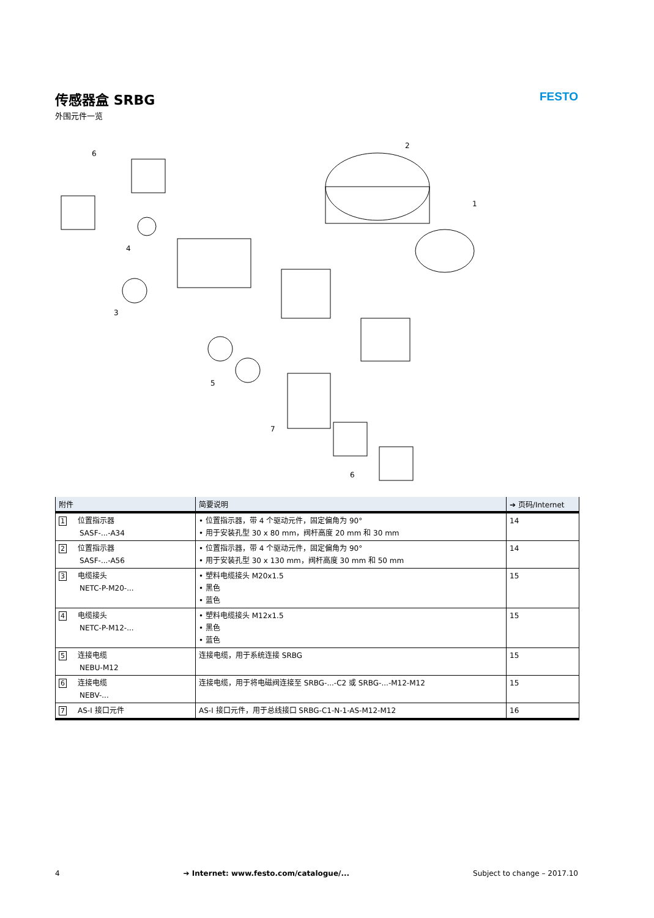传感器盒 SRBG
外围元件一览
FESTO
6
2
1
4
3
5
7
6
| 附件 | 简要说明 | ➔ 页码/Internet |
| --- | --- | --- |
| 1 位置指示器 SASF-...-A34 | • 位置指示器，带 4 个驱动元件，固定偏角为 90° • 用于安装孔型 30 x 80 mm，阀杆高度 20 mm 和 30 mm | 14 |
| 2 位置指示器 SASF-...-A56 | • 位置指示器，带 4 个驱动元件，固定偏角为 90° • 用于安装孔型 30 x 130 mm，阀杆高度 30 mm 和 50 mm | 14 |
| 3 电缆接头 NETC-P-M20-... | • 塑料电缆接头 M20x1.5 • 黑色 • 蓝色 | 15 |
| 4 电缆接头 NETC-P-M12-... | • 塑料电缆接头 M12x1.5 • 黑色 • 蓝色 | 15 |
| 5 连接电缆 NEBU-M12 | 连接电缆，用于系统连接 SRBG | 15 |
| 6 连接电缆 NEBV-... | 连接电缆，用于将电磁阀连接至 SRBG-...-C2 或 SRBG-...-M12-M12 | 15 |
| 7 AS-I 接口元件 | AS-I 接口元件，用于总线接口 SRBG-C1-N-1-AS-M12-M12 | 16 |
4 ➔ Internet: www.festo.com/catalogue/... Subject to change – 2017.10